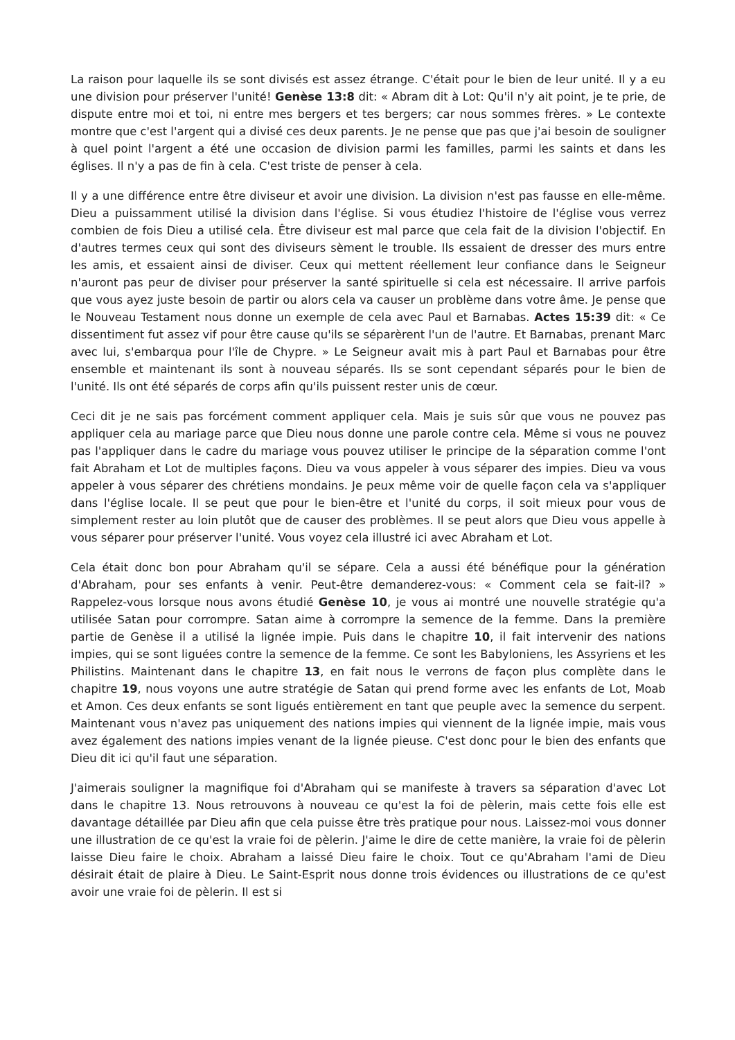La raison pour laquelle ils se sont divisés est assez étrange. C'était pour le bien de leur unité. Il y a eu une division pour préserver l'unité! Genèse 13:8 dit: « Abram dit à Lot: Qu'il n'y ait point, je te prie, de dispute entre moi et toi, ni entre mes bergers et tes bergers; car nous sommes frères. » Le contexte montre que c'est l'argent qui a divisé ces deux parents. Je ne pense que pas que j'ai besoin de souligner à quel point l'argent a été une occasion de division parmi les familles, parmi les saints et dans les églises. Il n'y a pas de fin à cela. C'est triste de penser à cela.
Il y a une différence entre être diviseur et avoir une division. La division n'est pas fausse en elle-même. Dieu a puissamment utilisé la division dans l'église. Si vous étudiez l'histoire de l'église vous verrez combien de fois Dieu a utilisé cela. Être diviseur est mal parce que cela fait de la division l'objectif. En d'autres termes ceux qui sont des diviseurs sèment le trouble. Ils essaient de dresser des murs entre les amis, et essaient ainsi de diviser. Ceux qui mettent réellement leur confiance dans le Seigneur n'auront pas peur de diviser pour préserver la santé spirituelle si cela est nécessaire. Il arrive parfois que vous ayez juste besoin de partir ou alors cela va causer un problème dans votre âme. Je pense que le Nouveau Testament nous donne un exemple de cela avec Paul et Barnabas. Actes 15:39 dit: « Ce dissentiment fut assez vif pour être cause qu'ils se séparèrent l'un de l'autre. Et Barnabas, prenant Marc avec lui, s'embarqua pour l'île de Chypre. » Le Seigneur avait mis à part Paul et Barnabas pour être ensemble et maintenant ils sont à nouveau séparés. Ils se sont cependant séparés pour le bien de l'unité. Ils ont été séparés de corps afin qu'ils puissent rester unis de cœur.
Ceci dit je ne sais pas forcément comment appliquer cela. Mais je suis sûr que vous ne pouvez pas appliquer cela au mariage parce que Dieu nous donne une parole contre cela. Même si vous ne pouvez pas l'appliquer dans le cadre du mariage vous pouvez utiliser le principe de la séparation comme l'ont fait Abraham et Lot de multiples façons. Dieu va vous appeler à vous séparer des impies. Dieu va vous appeler à vous séparer des chrétiens mondains. Je peux même voir de quelle façon cela va s'appliquer dans l'église locale. Il se peut que pour le bien-être et l'unité du corps, il soit mieux pour vous de simplement rester au loin plutôt que de causer des problèmes. Il se peut alors que Dieu vous appelle à vous séparer pour préserver l'unité. Vous voyez cela illustré ici avec Abraham et Lot.
Cela était donc bon pour Abraham qu'il se sépare. Cela a aussi été bénéfique pour la génération d'Abraham, pour ses enfants à venir. Peut-être demanderez-vous: « Comment cela se fait-il? » Rappelez-vous lorsque nous avons étudié Genèse 10, je vous ai montré une nouvelle stratégie qu'a utilisée Satan pour corrompre. Satan aime à corrompre la semence de la femme. Dans la première partie de Genèse il a utilisé la lignée impie. Puis dans le chapitre 10, il fait intervenir des nations impies, qui se sont liguées contre la semence de la femme. Ce sont les Babyloniens, les Assyriens et les Philistins. Maintenant dans le chapitre 13, en fait nous le verrons de façon plus complète dans le chapitre 19, nous voyons une autre stratégie de Satan qui prend forme avec les enfants de Lot, Moab et Amon. Ces deux enfants se sont ligués entièrement en tant que peuple avec la semence du serpent. Maintenant vous n'avez pas uniquement des nations impies qui viennent de la lignée impie, mais vous avez également des nations impies venant de la lignée pieuse. C'est donc pour le bien des enfants que Dieu dit ici qu'il faut une séparation.
J'aimerais souligner la magnifique foi d'Abraham qui se manifeste à travers sa séparation d'avec Lot dans le chapitre 13. Nous retrouvons à nouveau ce qu'est la foi de pèlerin, mais cette fois elle est davantage détaillée par Dieu afin que cela puisse être très pratique pour nous. Laissez-moi vous donner une illustration de ce qu'est la vraie foi de pèlerin. J'aime le dire de cette manière, la vraie foi de pèlerin laisse Dieu faire le choix. Abraham a laissé Dieu faire le choix. Tout ce qu'Abraham l'ami de Dieu désirait était de plaire à Dieu. Le Saint-Esprit nous donne trois évidences ou illustrations de ce qu'est avoir une vraie foi de pèlerin. Il est si